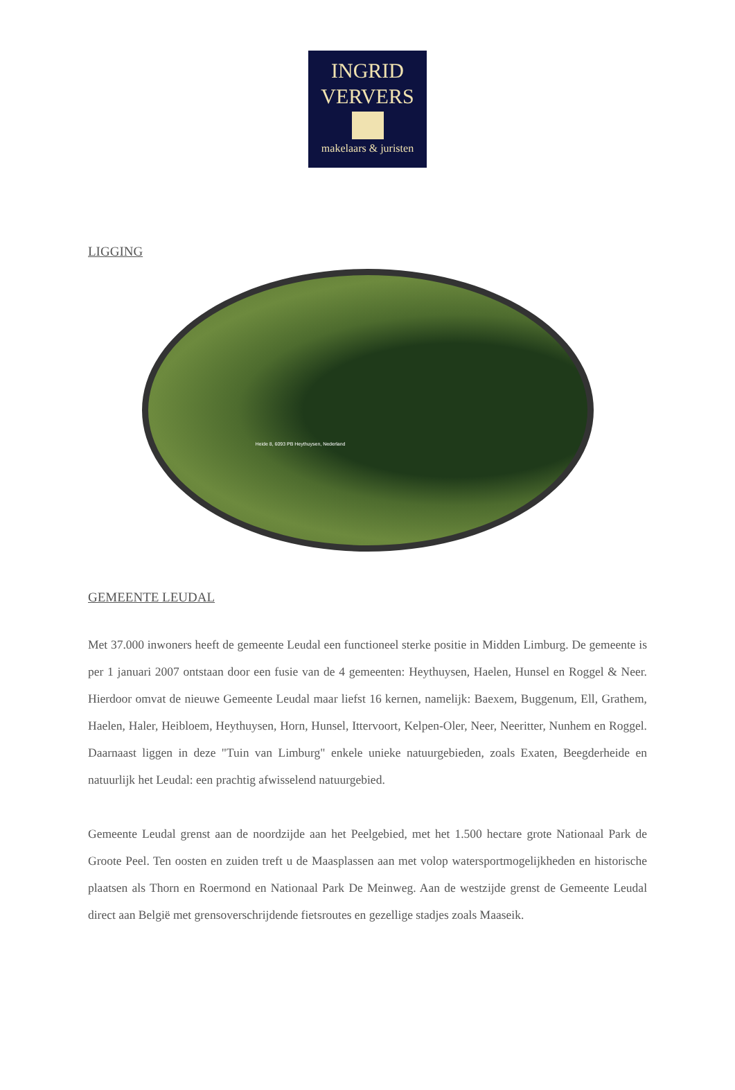INGRID
VERVERS
makelaars & juristen
LIGGING
Heide 8, 6093 PB Heythuysen, Nederland
GEMEENTE LEUDAL
Met 37.000 inwoners heeft de gemeente Leudal een functioneel sterke positie in Midden Limburg. De gemeente is per 1 januari 2007 ontstaan door een fusie van de 4 gemeenten: Heythuysen, Haelen, Hunsel en Roggel & Neer. Hierdoor omvat de nieuwe Gemeente Leudal maar liefst 16 kernen, namelijk: Baexem, Buggenum, Ell, Grathem, Haelen, Haler, Heibloem, Heythuysen, Horn, Hunsel, Ittervoort, Kelpen-Oler, Neer, Neeritter, Nunhem en Roggel. Daarnaast liggen in deze "Tuin van Limburg" enkele unieke natuurgebieden, zoals Exaten, Beegderheide en natuurlijk het Leudal: een prachtig afwisselend natuurgebied.
Gemeente Leudal grenst aan de noordzijde aan het Peelgebied, met het 1.500 hectare grote Nationaal Park de Groote Peel. Ten oosten en zuiden treft u de Maasplassen aan met volop watersportmogelijkheden en historische plaatsen als Thorn en Roermond en Nationaal Park De Meinweg. Aan de westzijde grenst de Gemeente Leudal direct aan België met grensoverschrijdende fietsroutes en gezellige stadjes zoals Maaseik.